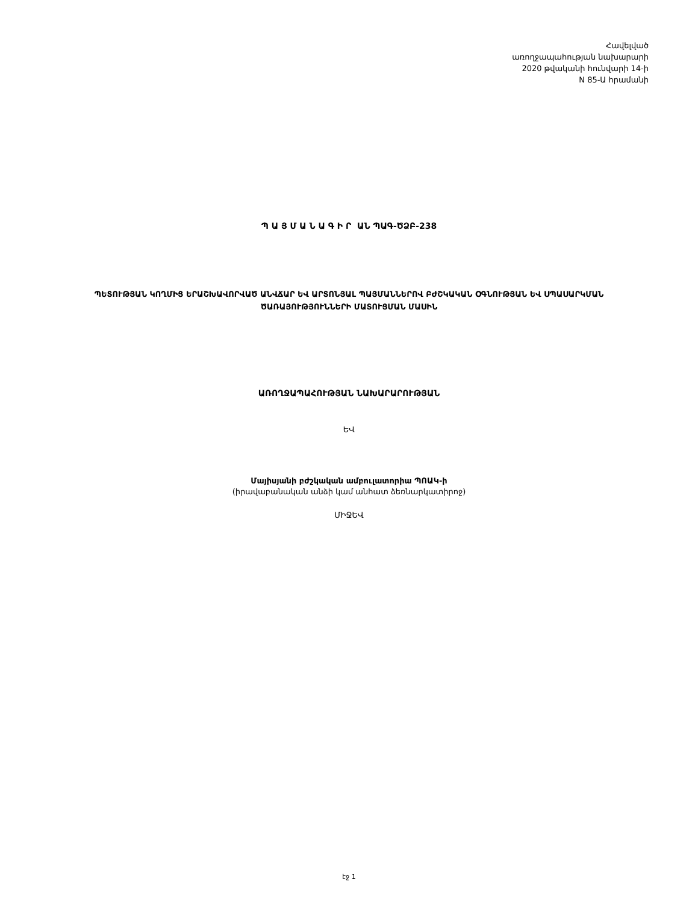Հավելված
առողջապահության նախարարի
2020 թվականի հունվարի 14-ի
N 85-Ա հրամանի
Պ Ա Յ Մ Ա Ն Ա Գ Ի Ր ԱՆ ՊԱԳ-ԾՁԲ-238
ՊԵՏՈՒԹՅԱՆ ԿՈՂՄԻՑ ԵՐԱՇԽԱՎՈՐՎԱԾ ԱՆՎՃԱՐ ԵՎ ԱՐՏՈՆՅԱԼ ՊԱՅՄԱՆՆԵՐՈՎ ԲԺՇԿԱԿԱՆ ՕԳՆՈՒԹՅԱՆ ԵՎ ՍՊԱՍԱՐԿՄԱՆ
ԾԱՌԱՅՈՒԹՅՈՒՆՆԵՐԻ ՄԱՏՈՒՑՄԱՆ ՄԱՍԻՆ
ԱՌՈՂՋԱՊԱՀՈՒԹՅԱՆ ՆԱԽԱՐԱՐՈՒԹՅԱՆ
ԵՎ
Մայիսյանի բժշկական ամբուլատորիա ՊՈԱԿ-ի
(իրավաբանական անձի կամ անհատ ձեռնարկատիրոջ)
ՄԻՋԵՎ
էջ 1